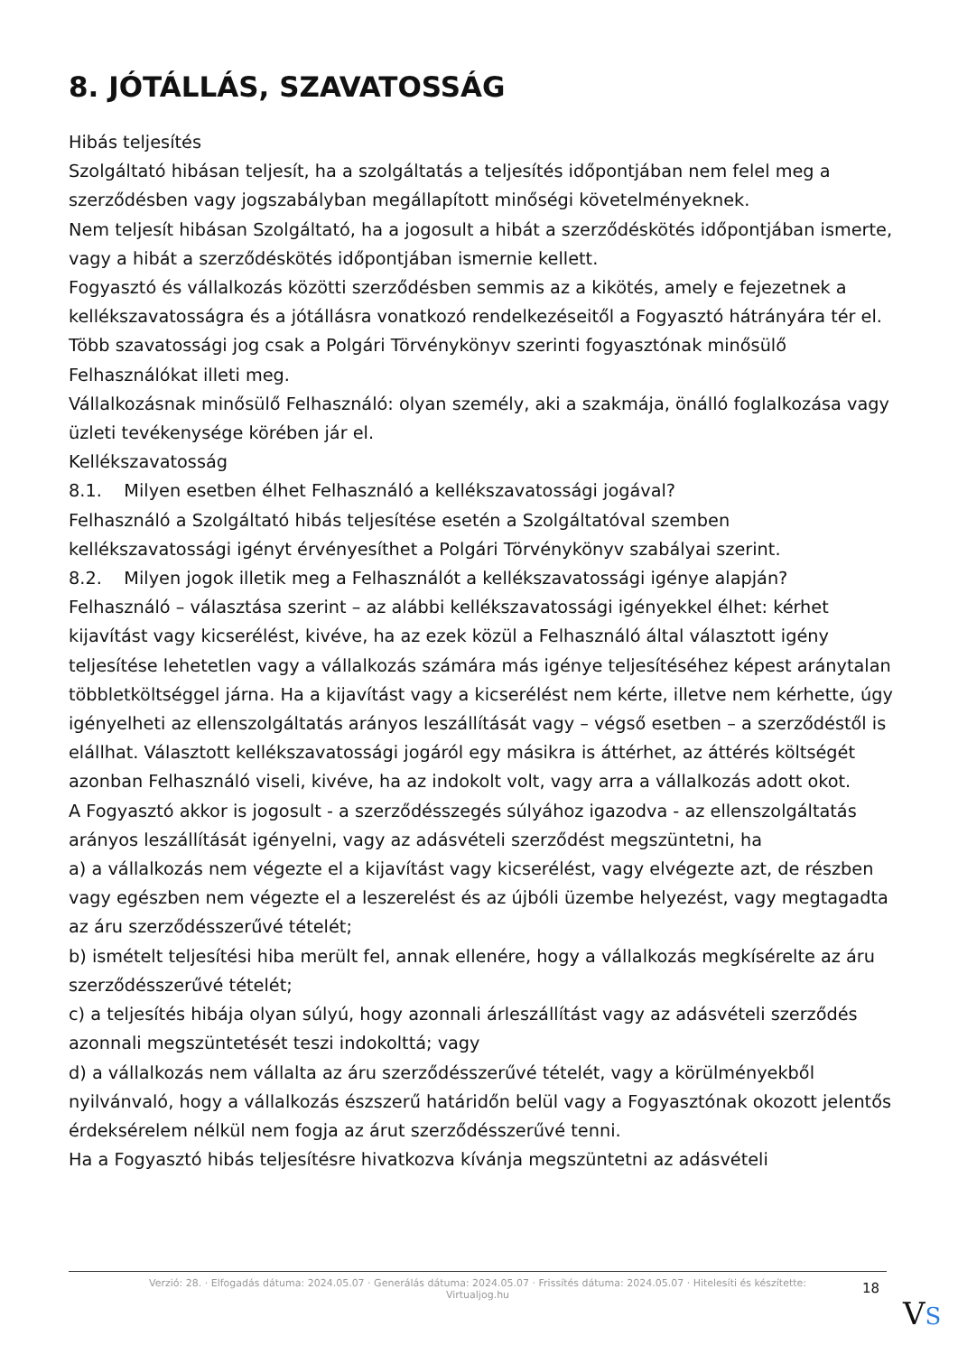8. JÓTÁLLÁS, SZAVATOSSÁG
Hibás teljesítés
Szolgáltató hibásan teljesít, ha a szolgáltatás a teljesítés időpontjában nem felel meg a szerződésben vagy jogszabályban megállapított minőségi követelményeknek.
Nem teljesít hibásan Szolgáltató, ha a jogosult a hibát a szerződéskötés időpontjában ismerte, vagy a hibát a szerződéskötés időpontjában ismernie kellett.
Fogyasztó és vállalkozás közötti szerződésben semmis az a kikötés, amely e fejezetnek a kellékszavatosságra és a jótállásra vonatkozó rendelkezéseitől a Fogyasztó hátrányára tér el.
Több szavatossági jog csak a Polgári Törvénykönyv szerinti fogyasztónak minősülő Felhasználókat illeti meg.
Vállalkozásnak minősülő Felhasználó: olyan személy, aki a szakmája, önálló foglalkozása vagy üzleti tevékenysége körében jár el.
Kellékszavatosság
8.1. Milyen esetben élhet Felhasználó a kellékszavatossági jogával?
Felhasználó a Szolgáltató hibás teljesítése esetén a Szolgáltatóval szemben kellékszavatossági igényt érvényesíthet a Polgári Törvénykönyv szabályai szerint.
8.2. Milyen jogok illetik meg a Felhasználót a kellékszavatossági igénye alapján?
Felhasználó – választása szerint – az alábbi kellékszavatossági igényekkel élhet: kérhet kijavítást vagy kicserélést, kivéve, ha az ezek közül a Felhasználó által választott igény teljesítése lehetetlen vagy a vállalkozás számára más igénye teljesítéséhez képest aránytalan többletköltséggel járna. Ha a kijavítást vagy a kicserélést nem kérte, illetve nem kérhette, úgy igényelheti az ellenszolgáltatás arányos leszállítását vagy – végső esetben – a szerződéstől is elállhat. Választott kellékszavatossági jogáról egy másikra is áttérhet, az áttérés költségét azonban Felhasználó viseli, kivéve, ha az indokolt volt, vagy arra a vállalkozás adott okot.
A Fogyasztó akkor is jogosult - a szerződésszegés súlyához igazodva - az ellenszolgáltatás arányos leszállítását igényelni, vagy az adásvételi szerződést megszüntetni, ha
a) a vállalkozás nem végezte el a kijavítást vagy kicserélést, vagy elvégezte azt, de részben vagy egészben nem végezte el a leszerelést és az újbóli üzembe helyezést, vagy megtagadta az áru szerződésszerűvé tételét;
b) ismételt teljesítési hiba merült fel, annak ellenére, hogy a vállalkozás megkísérelte az áru szerződésszerűvé tételét;
c) a teljesítés hibája olyan súlyú, hogy azonnali árleszállítást vagy az adásvételi szerződés azonnali megszüntetését teszi indokolttá; vagy
d) a vállalkozás nem vállalta az áru szerződésszerűvé tételét, vagy a körülményekből nyilvánvaló, hogy a vállalkozás észszerű határidőn belül vagy a Fogyasztónak okozott jelentős érdeksérelem nélkül nem fogja az árut szerződésszerűvé tenni.
Ha a Fogyasztó hibás teljesítésre hivatkozva kívánja megszüntetni az adásvételi
Verzió: 28. · Elfogadás dátuma: 2024.05.07 · Generálás dátuma: 2024.05.07 · Frissítés dátuma: 2024.05.07 · Hitelesíti és készítette:
Virtualjog.hu
18
VS